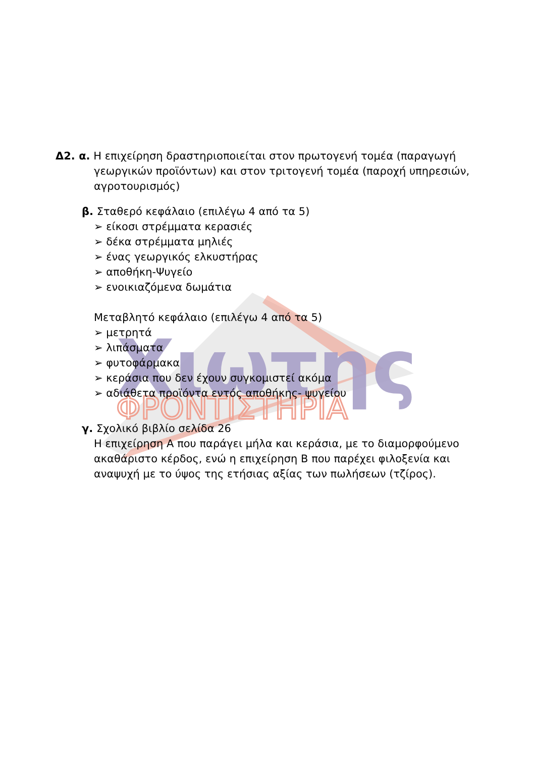Χιωτης
ΦΡΟΝΤΙΣΤΗΡΙΑ
Δ2. α. Η επιχείρηση δραστηριοποιείται στον πρωτογενή τομέα (παραγωγή
γεωργικών προϊόντων) και στον τριτογενή τομέα (παροχή υπηρεσιών, αγροτουρισμός)
β. Σταθερό κεφάλαιο (επιλέγω 4 από τα 5)
➢ είκοσι στρέμματα κερασιές
➢ δέκα στρέμματα μηλιές
➢ ένας γεωργικός ελκυστήρας
➢ αποθήκη-Ψυγείο
➢ ενοικιαζόμενα δωμάτια
Μεταβλητό κεφάλαιο (επιλέγω 4 από τα 5)
➢ μετρητά
➢ λιπάσματα
➢ φυτοφάρμακα
➢ κεράσια που δεν έχουν συγκομιστεί ακόμα
➢ αδιάθετα προϊόντα εντός αποθήκης- ψυγείου
γ. Σχολικό βιβλίο σελίδα 26
Η επιχείρηση Α που παράγει μήλα και κεράσια, με το διαμορφούμενο ακαθάριστο κέρδος, ενώ η επιχείρηση Β που παρέχει φιλοξενία και αναψυχή με το ύψος της ετήσιας αξίας των πωλήσεων (τζίρος).